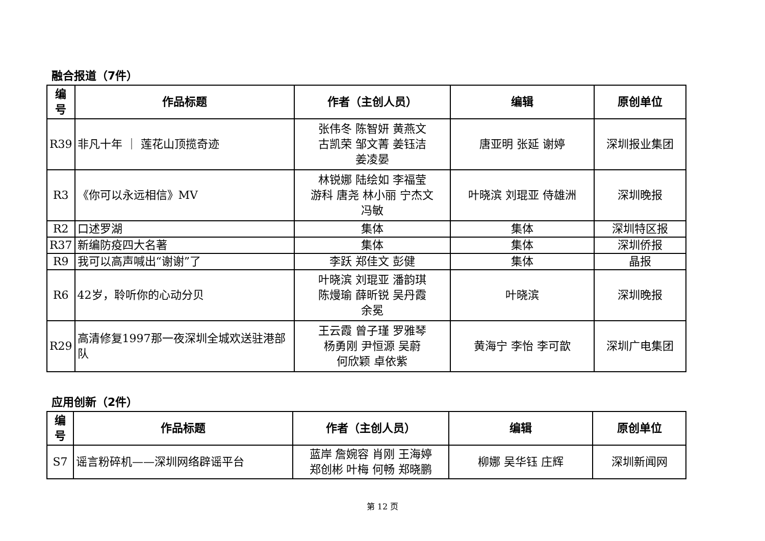融合报道（7件）
| 编 号 | 作品标题 | 作者（主创人员） | 编辑 | 原创单位 |
| --- | --- | --- | --- | --- |
| R39 | 非凡十年 ｜ 莲花山顶揽奇迹 | 张伟冬 陈智妍 黄燕文 古凯荣 邹文菁 姜钰洁 姜凌晏 | 唐亚明 张延 谢婷 | 深圳报业集团 |
| R3 | 《你可以永远相信》MV | 林锐娜 陆绘如 李福莹 游科 唐尧 林小丽 宁杰文 冯敏 | 叶晓滨 刘琨亚 侍雄洲 | 深圳晚报 |
| R2 | 口述罗湖 | 集体 | 集体 | 深圳特区报 |
| R37 | 新编防疫四大名著 | 集体 | 集体 | 深圳侨报 |
| R9 | 我可以高声喊出“谢谢”了 | 李跃 郑佳文 彭健 | 集体 | 晶报 |
| R6 | 42岁，聆听你的心动分贝 | 叶晓滨 刘琨亚 潘韵琪 陈熳瑜 薛昕锐 吴丹霞 余冕 | 叶晓滨 | 深圳晚报 |
| R29 | 高清修复1997那一夜深圳全城欢送驻港部队 | 王云霞 曾子瑾 罗雅琴 杨勇刚 尹恒源 吴蔚 何欣颖 卓依紫 | 黄海宁 李怡 李可歆 | 深圳广电集团 |
应用创新（2件）
| 编 号 | 作品标题 | 作者（主创人员） | 编辑 | 原创单位 |
| --- | --- | --- | --- | --- |
| S7 | 谣言粉碎机——深圳网络辟谣平台 | 蓝岸 詹婉容 肖刚 王海婷 郑创彬 叶梅 何畅 郑晓鹏 | 柳娜 吴华钰 庄辉 | 深圳新闻网 |
第 12 页